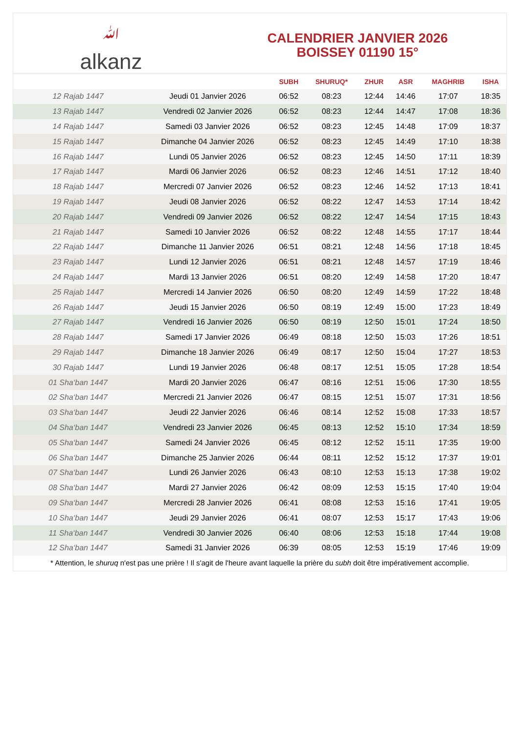ﷲalkanz
CALENDRIER JANVIER 2026
BOISSEY 01190 15°
| | | SUBH | SHURUQ* | ZHUR | ASR | MAGHRIB | ISHA |
| --- | --- | --- | --- | --- | --- | --- | --- |
| 12 Rajab 1447 | Jeudi 01 Janvier 2026 | 06:52 | 08:23 | 12:44 | 14:46 | 17:07 | 18:35 |
| 13 Rajab 1447 | Vendredi 02 Janvier 2026 | 06:52 | 08:23 | 12:44 | 14:47 | 17:08 | 18:36 |
| 14 Rajab 1447 | Samedi 03 Janvier 2026 | 06:52 | 08:23 | 12:45 | 14:48 | 17:09 | 18:37 |
| 15 Rajab 1447 | Dimanche 04 Janvier 2026 | 06:52 | 08:23 | 12:45 | 14:49 | 17:10 | 18:38 |
| 16 Rajab 1447 | Lundi 05 Janvier 2026 | 06:52 | 08:23 | 12:45 | 14:50 | 17:11 | 18:39 |
| 17 Rajab 1447 | Mardi 06 Janvier 2026 | 06:52 | 08:23 | 12:46 | 14:51 | 17:12 | 18:40 |
| 18 Rajab 1447 | Mercredi 07 Janvier 2026 | 06:52 | 08:23 | 12:46 | 14:52 | 17:13 | 18:41 |
| 19 Rajab 1447 | Jeudi 08 Janvier 2026 | 06:52 | 08:22 | 12:47 | 14:53 | 17:14 | 18:42 |
| 20 Rajab 1447 | Vendredi 09 Janvier 2026 | 06:52 | 08:22 | 12:47 | 14:54 | 17:15 | 18:43 |
| 21 Rajab 1447 | Samedi 10 Janvier 2026 | 06:52 | 08:22 | 12:48 | 14:55 | 17:17 | 18:44 |
| 22 Rajab 1447 | Dimanche 11 Janvier 2026 | 06:51 | 08:21 | 12:48 | 14:56 | 17:18 | 18:45 |
| 23 Rajab 1447 | Lundi 12 Janvier 2026 | 06:51 | 08:21 | 12:48 | 14:57 | 17:19 | 18:46 |
| 24 Rajab 1447 | Mardi 13 Janvier 2026 | 06:51 | 08:20 | 12:49 | 14:58 | 17:20 | 18:47 |
| 25 Rajab 1447 | Mercredi 14 Janvier 2026 | 06:50 | 08:20 | 12:49 | 14:59 | 17:22 | 18:48 |
| 26 Rajab 1447 | Jeudi 15 Janvier 2026 | 06:50 | 08:19 | 12:49 | 15:00 | 17:23 | 18:49 |
| 27 Rajab 1447 | Vendredi 16 Janvier 2026 | 06:50 | 08:19 | 12:50 | 15:01 | 17:24 | 18:50 |
| 28 Rajab 1447 | Samedi 17 Janvier 2026 | 06:49 | 08:18 | 12:50 | 15:03 | 17:26 | 18:51 |
| 29 Rajab 1447 | Dimanche 18 Janvier 2026 | 06:49 | 08:17 | 12:50 | 15:04 | 17:27 | 18:53 |
| 30 Rajab 1447 | Lundi 19 Janvier 2026 | 06:48 | 08:17 | 12:51 | 15:05 | 17:28 | 18:54 |
| 01 Sha‘ban 1447 | Mardi 20 Janvier 2026 | 06:47 | 08:16 | 12:51 | 15:06 | 17:30 | 18:55 |
| 02 Sha‘ban 1447 | Mercredi 21 Janvier 2026 | 06:47 | 08:15 | 12:51 | 15:07 | 17:31 | 18:56 |
| 03 Sha‘ban 1447 | Jeudi 22 Janvier 2026 | 06:46 | 08:14 | 12:52 | 15:08 | 17:33 | 18:57 |
| 04 Sha‘ban 1447 | Vendredi 23 Janvier 2026 | 06:45 | 08:13 | 12:52 | 15:10 | 17:34 | 18:59 |
| 05 Sha‘ban 1447 | Samedi 24 Janvier 2026 | 06:45 | 08:12 | 12:52 | 15:11 | 17:35 | 19:00 |
| 06 Sha‘ban 1447 | Dimanche 25 Janvier 2026 | 06:44 | 08:11 | 12:52 | 15:12 | 17:37 | 19:01 |
| 07 Sha‘ban 1447 | Lundi 26 Janvier 2026 | 06:43 | 08:10 | 12:53 | 15:13 | 17:38 | 19:02 |
| 08 Sha‘ban 1447 | Mardi 27 Janvier 2026 | 06:42 | 08:09 | 12:53 | 15:15 | 17:40 | 19:04 |
| 09 Sha‘ban 1447 | Mercredi 28 Janvier 2026 | 06:41 | 08:08 | 12:53 | 15:16 | 17:41 | 19:05 |
| 10 Sha‘ban 1447 | Jeudi 29 Janvier 2026 | 06:41 | 08:07 | 12:53 | 15:17 | 17:43 | 19:06 |
| 11 Sha‘ban 1447 | Vendredi 30 Janvier 2026 | 06:40 | 08:06 | 12:53 | 15:18 | 17:44 | 19:08 |
| 12 Sha‘ban 1447 | Samedi 31 Janvier 2026 | 06:39 | 08:05 | 12:53 | 15:19 | 17:46 | 19:09 |
* Attention, le shuruq n'est pas une prière ! Il s'agit de l'heure avant laquelle la prière du subh doit être impérativement accomplie.